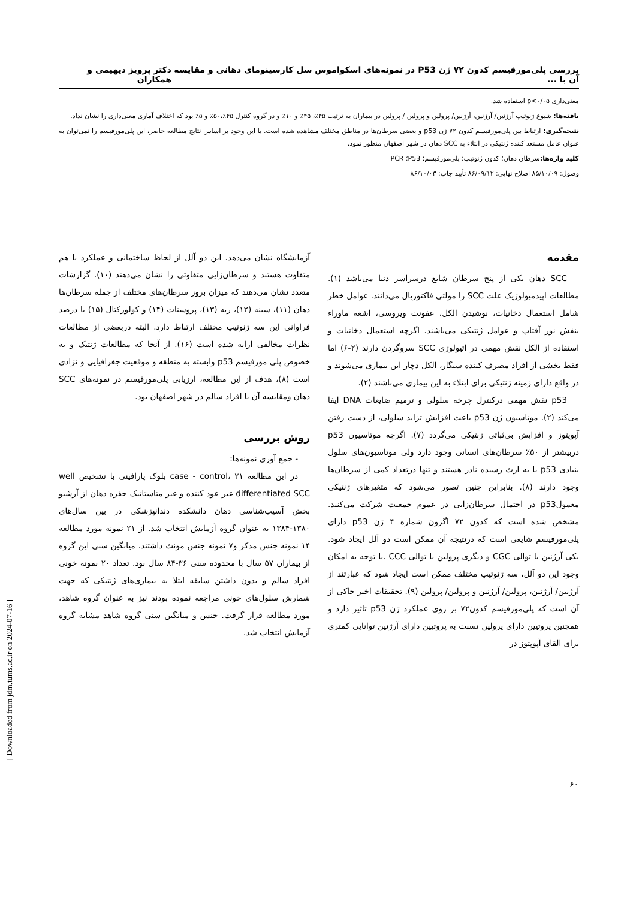بررسی پلی‌مورفیسم کدون ۷۲ ژن P53 در نمونه‌های اسکواموس سل کارسینومای دهانی و مقایسه آن با ... دکتر پرویز دیهیمی و همکاران
معنی‌داری p<۰/۰۵ استفاده شد.
یافته‌ها: شیوع ژنوتیپ آرژنین/ آرژنین، آرژنین/ پرولین و پرولین / پرولین در بیماران به ترتیب ۴۵٪، ۴۵٪ و ۱۰٪ و در گروه کنترل ۴۵٪،۵۰٪ و ۵٪ بود که اختلاف آماری معنی‌داری را نشان نداد.
نتیجه‌گیری: ارتباط بین پلی‌مورفیسم کدون ۷۲ ژن p53 و بعضی سرطان‌ها در مناطق مختلف مشاهده شده است. با این وجود بر اساس نتایج مطالعه حاضر، این پلی‌مورفیسم را نمی‌توان به عنوان عامل مستعد کننده ژنتیکی در ابتلاء به SCC دهان در شهر اصفهان منظور نمود.
کلید واژه‌ها: سرطان دهان؛ کدون ژنوتیپ؛ پلی‌مورفیسم؛ P53؛ PCR
وصول: ۸۵/۱۰/۰۹ اصلاح نهایی: ۸۶/۰۹/۱۲ تأیید چاپ: ۸۶/۱۰/۰۳
مقدمه
SCC دهان یکی از پنج سرطان شایع درسراسر دنیا می‌باشد (۱). مطالعات اپیدمیولوژیک علت SCC را مولتی فاکتوریال می‌دانند. عوامل خطر شامل استعمال دخانیات، نوشیدن الکل، عفونت ویروسی، اشعه ماوراء بنفش نور آفتاب و عوامل ژنتیکی می‌باشند. اگرچه استعمال دخانیات و استفاده از الکل نقش مهمی در اتیولوژی SCC سروگردن دارند (۲-۶) اما فقط بخشی از افراد مصرف کننده سیگار، الکل دچار این بیماری می‌شوند و در واقع دارای زمینه ژنتیکی برای ابتلاء به این بیماری می‌باشند (۲).
p53 نقش مهمی درکنترل چرخه سلولی و ترمیم ضایعات DNA ایفا می‌کند (۲). موتاسیون ژن p53 باعث افزایش تزاید سلولی، از دست رفتن آپوپتوز و افزایش بی‌ثباتی ژنتیکی می‌گردد (۷). اگرچه موتاسیون p53 دربیشتر از ۵۰٪ سرطان‌های انسانی وجود دارد ولی موتاسیون‌های سلول بنیادی p53 یا به ارث رسیده نادر هستند و تنها درتعداد کمی از سرطان‌ها وجود دارند (۸). بنابراین چنین تصور می‌شود که متغیرهای ژنتیکی معمولp53 در احتمال سرطان‌زایی در عموم جمعیت شرکت می‌کنند. مشخص شده است که کدون ۷۲ اگزون شماره ۴ ژن p53 دارای پلی‌مورفیسم شایعی است که درنتیجه آن ممکن است دو آلل ایجاد شود. یکی آرژنین با توالی CGC و دیگری پرولین با توالی CCC .با توجه به امکان وجود این دو آلل، سه ژنوتیپ مختلف ممکن است ایجاد شود که عبارتند از آرژنین/ آرژنین، پرولین/ آرژنین و پرولین/ پرولین (۹). تحقیقات اخیر حاکی از آن است که پلی‌مورفیسم کدون۷۲ بر روی عملکرد ژن p53 تاثیر دارد و همچنین پروتیین دارای پرولین نسبت به پروتیین دارای آرژنین توانایی کمتری برای القای آپوپتوز در
آزمایشگاه نشان می‌دهد. این دو آلل از لحاظ ساختمانی و عملکرد با هم متفاوت هستند و سرطان‌زایی متفاوتی را نشان می‌دهند (۱۰). گزارشات متعدد نشان می‌دهند که میزان بروز سرطان‌های مختلف از جمله سرطان‌ها دهان (۱۱)، سینه (۱۲)، ریه (۱۳)، پروستات (۱۴) و کولورکتال (۱۵) با درصد فراوانی این سه ژنوتیپ مختلف ارتباط دارد. البته دربعضی از مطالعات نظرات مخالفی ارایه شده است (۱۶). از آنجا که مطالعات ژنتیک و به خصوص پلی مورفیسم p53 وابسته به منطقه و موقعیت جغرافیایی و نژادی است (۸)، هدف از این مطالعه، ارزیابی پلی‌مورفیسم در نمونه‌های SCC دهان ومقایسه آن با افراد سالم در شهر اصفهان بود.
روش بررسی
- جمع آوری نمونه‌ها:
در این مطالعه case - control، ۲۱ بلوک پارافینی با تشخیص well differentiated SCC غیر عود کننده و غیر متاستاتیک حفره دهان از آرشیو بخش آسیب‌شناسی دهان دانشکده دندانپزشکی در بین سال‌های ۱۳۸۰-۱۳۸۴ به عنوان گروه آزمایش انتخاب شد. از ۲۱ نمونه مورد مطالعه ۱۴ نمونه جنس مذکر و۷ نمونه جنس مونث داشتند. میانگین سنی این گروه از بیماران ۵۷ سال با محدوده سنی ۳۶-۸۴ سال بود. تعداد ۲۰ نمونه خونی افراد سالم و بدون داشتن سابقه ابتلا به بیماری‌های ژنتیکی که جهت شمارش سلول‌های خونی مراجعه نموده بودند نیز به عنوان گروه شاهد، مورد مطالعه قرار گرفت. جنس و میانگین سنی گروه شاهد مشابه گروه آزمایش انتخاب شد.
۶۰
[ Downloaded from jdm.tums.ac.ir on 2024-07-16 ]